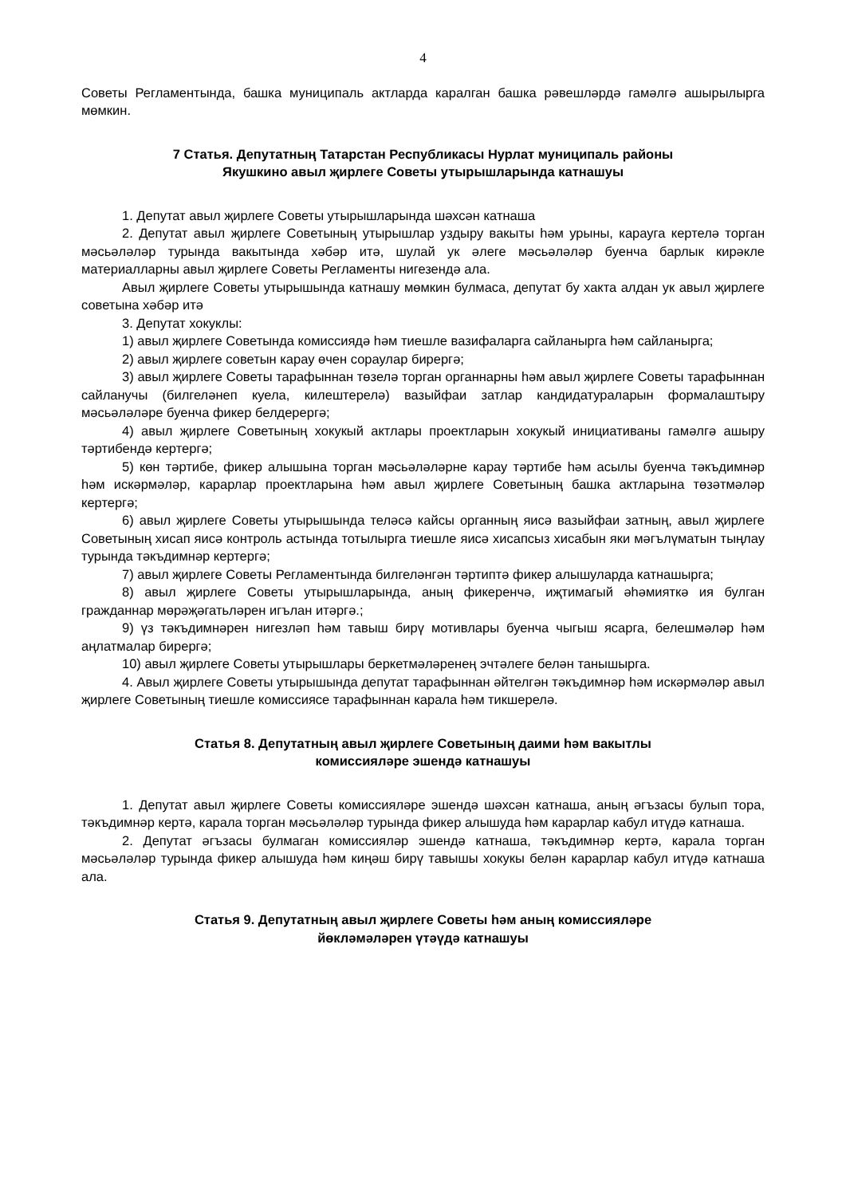4
Советы Регламентында, башка муниципаль актларда каралган башка рәвешләрдә гамәлгә ашырылырга мөмкин.
7 Статья. Депутатның Татарстан Республикасы Нурлат муниципаль районы
Якушкино авыл җирлеге Советы утырышларында катнашуы
1. Депутат авыл җирлеге Советы утырышларында шәхсән катнаша
2. Депутат авыл җирлеге Советының утырышлар уздыру вакыты һәм урыны, карауга кертелә торган мәсьәләләр турында вакытында хәбәр итә, шулай ук әлеге мәсьәләләр буенча барлык кирәкле материалларны авыл җирлеге Советы Регламенты нигезендә ала.
Авыл җирлеге Советы утырышында катнашу мөмкин булмаса, депутат бу хакта алдан ук авыл җирлеге советына хәбәр итә
3. Депутат хокуклы:
1) авыл җирлеге Советында комиссиядә һәм тиешле вазифаларга сайланырга һәм сайланырга;
2) авыл җирлеге советын карау өчен сораулар бирергә;
3) авыл җирлеге Советы тарафыннан төзелә торган органнарны һәм авыл җирлеге Советы тарафыннан сайланучы (билгеләнеп куела, килештерелә) вазыйфаи затлар кандидатураларын формалаштыру мәсьәләләре буенча фикер белдерергә;
4) авыл җирлеге Советының хокукый актлары проектларын хокукый инициативаны гамәлгә ашыру тәртибендә кертергә;
5) көн тәртибе, фикер алышына торган мәсьәләләрне карау тәртибе һәм асылы буенча тәкъдимнәр һәм искәрмәләр, карарлар проектларына һәм авыл җирлеге Советының башка актларына төзәтмәләр кертергә;
6) авыл җирлеге Советы утырышында теләсә кайсы органның яисә вазыйфаи затның, авыл җирлеге Советының хисап яисә контроль астында тотылырга тиешле яисә хисапсыз хисабын яки мәгълүматын тыңлау турында тәкъдимнәр кертергә;
7) авыл җирлеге Советы Регламентында билгеләнгән тәртиптә фикер алышуларда катнашырга;
8) авыл җирлеге Советы утырышларында, аның фикеренчә, иҗтимагый әһәмияткә ия булган гражданнар мөрәҗәгатьләрен игълан итәргә.;
9) үз тәкъдимнәрен нигезләп һәм тавыш бирү мотивлары буенча чыгыш ясарга, белешмәләр һәм аңлатмалар бирергә;
10) авыл җирлеге Советы утырышлары беркетмәләренең эчтәлеге белән танышырга.
4. Авыл җирлеге Советы утырышында депутат тарафыннан әйтелгән тәкъдимнәр һәм искәрмәләр авыл җирлеге Советының тиешле комиссиясе тарафыннан карала һәм тикшерелә.
Статья 8. Депутатның авыл җирлеге Советының даими һәм вакытлы
комиссияләре эшендә катнашуы
1. Депутат авыл җирлеге Советы комиссияләре эшендә шәхсән катнаша, аның әгъзасы булып тора, тәкъдимнәр кертә, карала торган мәсьәләләр турында фикер алышуда һәм карарлар кабул итүдә катнаша.
2. Депутат әгъзасы булмаган комиссияләр эшендә катнаша, тәкъдимнәр кертә, карала торган мәсьәләләр турында фикер алышуда һәм киңәш бирү тавышы хокукы белән карарлар кабул итүдә катнаша ала.
Статья 9. Депутатның авыл җирлеге Советы һәм аның комиссияләре
йөкләмәләрен үтәүдә катнашуы